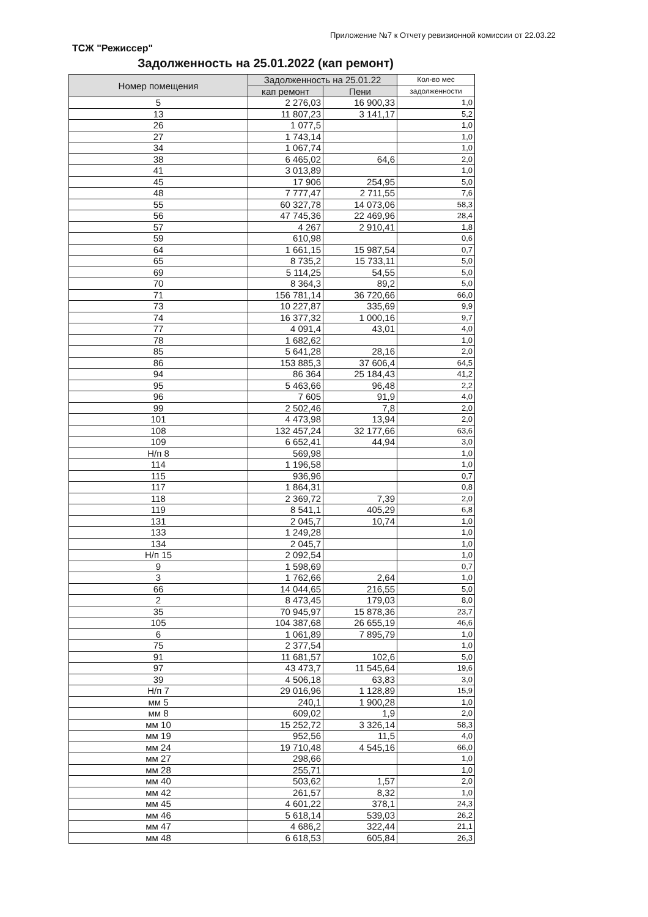Приложение №7 к Отчету ревизионной комиссии от 22.03.22
ТСЖ "Режиссер"
Задолженность на 25.01.2022 (кап ремонт)
| Номер помещения | Задолженность на 25.01.22 | | Кол-во мес |
| --- | --- | --- | --- |
| | кап ремонт | Пени | задолженности |
| 5 | 2 276,03 | 16 900,33 | 1,0 |
| 13 | 11 807,23 | 3 141,17 | 5,2 |
| 26 | 1 077,5 | | 1,0 |
| 27 | 1 743,14 | | 1,0 |
| 34 | 1 067,74 | | 1,0 |
| 38 | 6 465,02 | 64,6 | 2,0 |
| 41 | 3 013,89 | | 1,0 |
| 45 | 17 906 | 254,95 | 5,0 |
| 48 | 7 777,47 | 2 711,55 | 7,6 |
| 55 | 60 327,78 | 14 073,06 | 58,3 |
| 56 | 47 745,36 | 22 469,96 | 28,4 |
| 57 | 4 267 | 2 910,41 | 1,8 |
| 59 | 610,98 | | 0,6 |
| 64 | 1 661,15 | 15 987,54 | 0,7 |
| 65 | 8 735,2 | 15 733,11 | 5,0 |
| 69 | 5 114,25 | 54,55 | 5,0 |
| 70 | 8 364,3 | 89,2 | 5,0 |
| 71 | 156 781,14 | 36 720,66 | 66,0 |
| 73 | 10 227,87 | 335,69 | 9,9 |
| 74 | 16 377,32 | 1 000,16 | 9,7 |
| 77 | 4 091,4 | 43,01 | 4,0 |
| 78 | 1 682,62 | | 1,0 |
| 85 | 5 641,28 | 28,16 | 2,0 |
| 86 | 153 885,3 | 37 606,4 | 64,5 |
| 94 | 86 364 | 25 184,43 | 41,2 |
| 95 | 5 463,66 | 96,48 | 2,2 |
| 96 | 7 605 | 91,9 | 4,0 |
| 99 | 2 502,46 | 7,8 | 2,0 |
| 101 | 4 473,98 | 13,94 | 2,0 |
| 108 | 132 457,24 | 32 177,66 | 63,6 |
| 109 | 6 652,41 | 44,94 | 3,0 |
| Н/п 8 | 569,98 | | 1,0 |
| 114 | 1 196,58 | | 1,0 |
| 115 | 936,96 | | 0,7 |
| 117 | 1 864,31 | | 0,8 |
| 118 | 2 369,72 | 7,39 | 2,0 |
| 119 | 8 541,1 | 405,29 | 6,8 |
| 131 | 2 045,7 | 10,74 | 1,0 |
| 133 | 1 249,28 | | 1,0 |
| 134 | 2 045,7 | | 1,0 |
| Н/п 15 | 2 092,54 | | 1,0 |
| 9 | 1 598,69 | | 0,7 |
| 3 | 1 762,66 | 2,64 | 1,0 |
| 66 | 14 044,65 | 216,55 | 5,0 |
| 2 | 8 473,45 | 179,03 | 8,0 |
| 35 | 70 945,97 | 15 878,36 | 23,7 |
| 105 | 104 387,68 | 26 655,19 | 46,6 |
| 6 | 1 061,89 | 7 895,79 | 1,0 |
| 75 | 2 377,54 | | 1,0 |
| 91 | 11 681,57 | 102,6 | 5,0 |
| 97 | 43 473,7 | 11 545,64 | 19,6 |
| 39 | 4 506,18 | 63,83 | 3,0 |
| Н/п 7 | 29 016,96 | 1 128,89 | 15,9 |
| мм 5 | 240,1 | 1 900,28 | 1,0 |
| мм 8 | 609,02 | 1,9 | 2,0 |
| мм 10 | 15 252,72 | 3 326,14 | 58,3 |
| мм 19 | 952,56 | 11,5 | 4,0 |
| мм 24 | 19 710,48 | 4 545,16 | 66,0 |
| мм 27 | 298,66 | | 1,0 |
| мм 28 | 255,71 | | 1,0 |
| мм 40 | 503,62 | 1,57 | 2,0 |
| мм 42 | 261,57 | 8,32 | 1,0 |
| мм 45 | 4 601,22 | 378,1 | 24,3 |
| мм 46 | 5 618,14 | 539,03 | 26,2 |
| мм 47 | 4 686,2 | 322,44 | 21,1 |
| мм 48 | 6 618,53 | 605,84 | 26,3 |